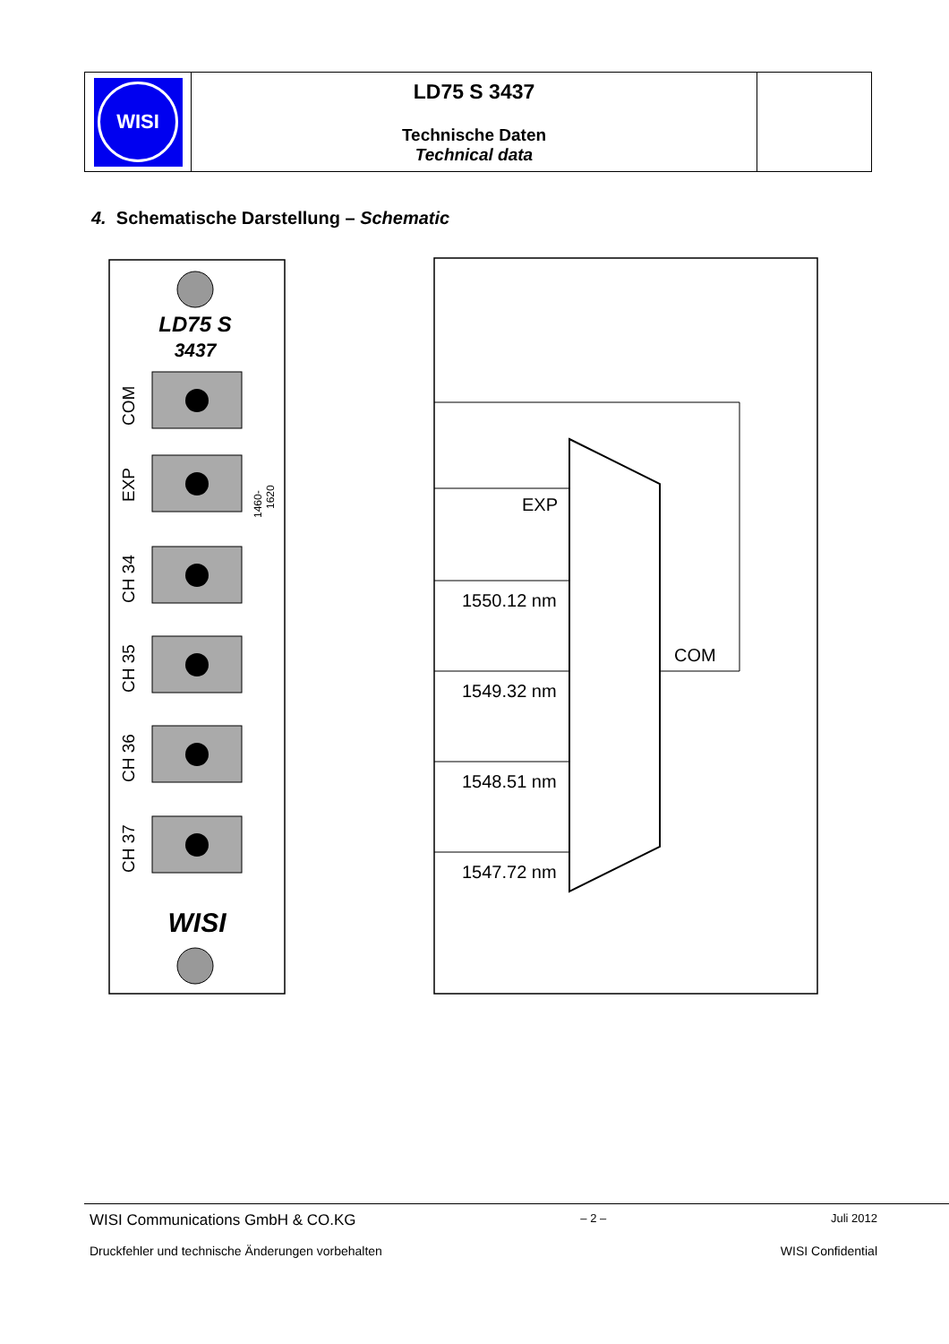WISI
LD75 S 3437
Technische Daten
Technical data
4. Schematische Darstellung – Schematic
LD75 S
3437
COM
EXP
1460-
1620
CH 34
CH 35
CH 36
CH 37
WISI
EXP
1550.12 nm
1549.32 nm
1548.51 nm
1547.72 nm
COM
WISI Communications GmbH & CO.KG – 2 – Juli 2012
Druckfehler und technische Änderungen vorbehalten WISI Confidential